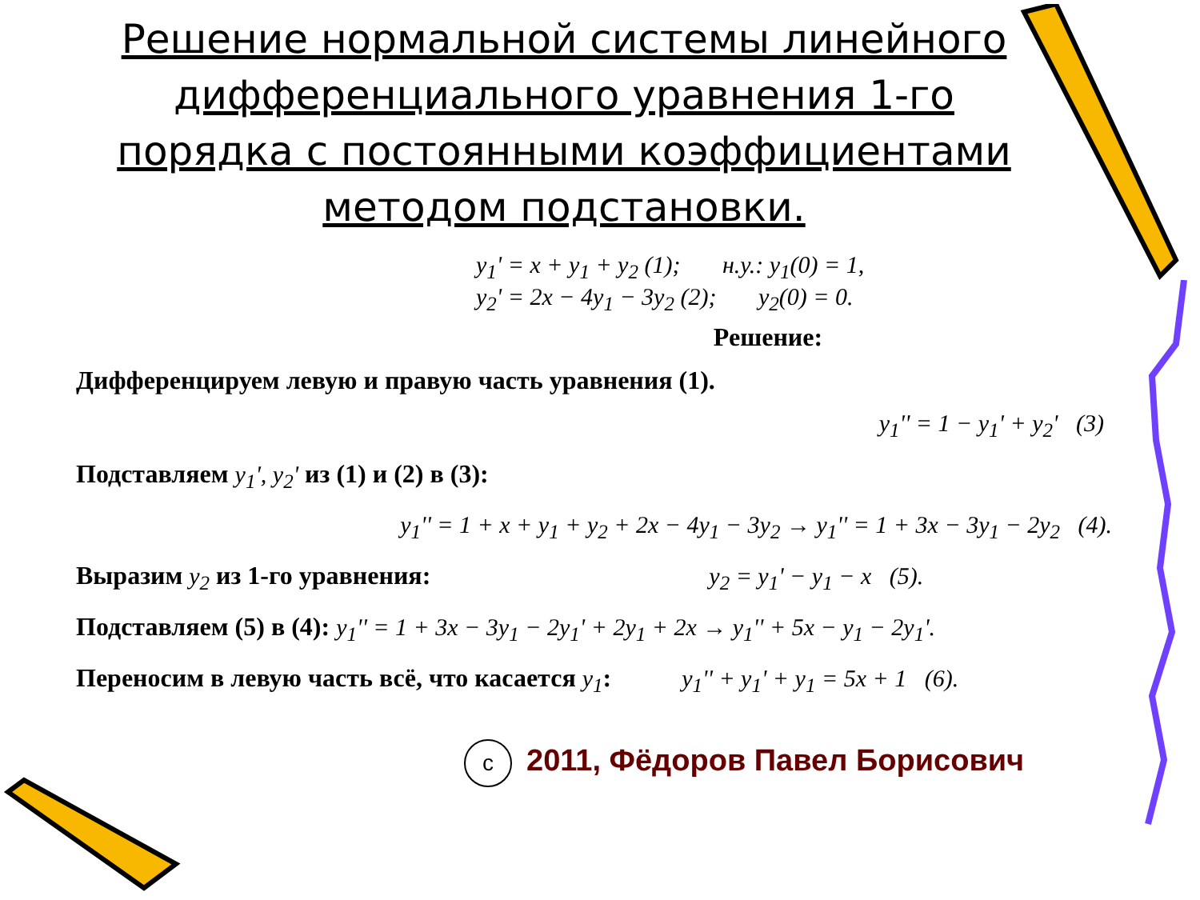Решение нормальной системы линейного дифференциального уравнения 1-го порядка с постоянными коэффициентами методом подстановки.
y<sub>1</sub>' = x + y<sub>1</sub> + y<sub>2</sub> (1); н.у.: y<sub>1</sub>(0) = 1,
y<sub>2</sub>' = 2x − 4y<sub>1</sub> − 3y<sub>2</sub> (2); y<sub>2</sub>(0) = 0.
Решение:
Дифференцируем левую и правую часть уравнения (1).
y<sub>1</sub>'' = 1 − y<sub>1</sub>' + y<sub>2</sub>' (3)
Подставляем y<sub>1</sub>', y<sub>2</sub>' из (1) и (2) в (3):
y<sub>1</sub>'' = 1 + x + y<sub>1</sub> + y<sub>2</sub> + 2x − 4y<sub>1</sub> − 3y<sub>2</sub> → y<sub>1</sub>'' = 1 + 3x − 3y<sub>1</sub> − 2y<sub>2</sub> (4).
Выразим y<sub>2</sub> из 1-го уравнения: y<sub>2</sub> = y<sub>1</sub>' − y<sub>1</sub> − x (5).
Подставляем (5) в (4): y<sub>1</sub>'' = 1 + 3x − 3y<sub>1</sub> − 2y<sub>1</sub>' + 2y<sub>1</sub> + 2x → y<sub>1</sub>'' + 5x − y<sub>1</sub> − 2y<sub>1</sub>'.
Переносим в левую часть всё, что касается y<sub>1</sub>: y<sub>1</sub>'' + y<sub>1</sub>' + y<sub>1</sub> = 5x + 1 (6).
c 2011, Фёдоров Павел Борисович